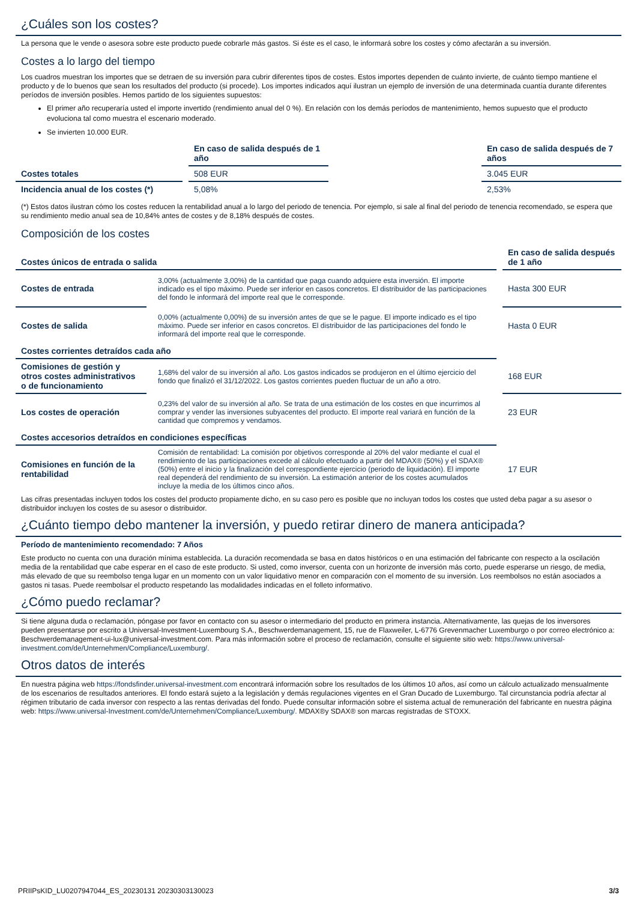¿Cuáles son los costes?
La persona que le vende o asesora sobre este producto puede cobrarle más gastos. Si éste es el caso, le informará sobre los costes y cómo afectarán a su inversión.
Costes a lo largo del tiempo
Los cuadros muestran los importes que se detraen de su inversión para cubrir diferentes tipos de costes. Estos importes dependen de cuánto invierte, de cuánto tiempo mantiene el producto y de lo buenos que sean los resultados del producto (si procede). Los importes indicados aquí ilustran un ejemplo de inversión de una determinada cuantía durante diferentes períodos de inversión posibles. Hemos partido de los siguientes supuestos:
El primer año recuperaría usted el importe invertido (rendimiento anual del 0 %). En relación con los demás períodos de mantenimiento, hemos supuesto que el producto evoluciona tal como muestra el escenario moderado.
Se invierten 10.000 EUR.
| | En caso de salida después de 1 año | | En caso de salida después de 7 años |
| Costes totales | 508 EUR | | 3.045 EUR |
| Incidencia anual de los costes (*) | 5,08% | | 2,53% |
(*) Estos datos ilustran cómo los costes reducen la rentabilidad anual a lo largo del periodo de tenencia. Por ejemplo, si sale al final del periodo de tenencia recomendado, se espera que su rendimiento medio anual sea de 10,84% antes de costes y de 8,18% después de costes.
Composición de los costes
| Costes únicos de entrada o salida | | En caso de salida después de 1 año |
| --- | --- | --- |
| Costes de entrada | 3,00% (actualmente 3,00%) de la cantidad que paga cuando adquiere esta inversión. El importe indicado es el tipo máximo. Puede ser inferior en casos concretos. El distribuidor de las participaciones del fondo le informará del importe real que le corresponde. | Hasta 300 EUR |
| Costes de salida | 0,00% (actualmente 0,00%) de su inversión antes de que se le pague. El importe indicado es el tipo máximo. Puede ser inferior en casos concretos. El distribuidor de las participaciones del fondo le informará del importe real que le corresponde. | Hasta 0 EUR |
| Costes corrientes detraídos cada año | | |
| Comisiones de gestión y otros costes administrativos o de funcionamiento | 1,68% del valor de su inversión al año. Los gastos indicados se produjeron en el último ejercicio del fondo que finalizó el 31/12/2022. Los gastos corrientes pueden fluctuar de un año a otro. | 168 EUR |
| Los costes de operación | 0,23% del valor de su inversión al año. Se trata de una estimación de los costes en que incurrimos al comprar y vender las inversiones subyacentes del producto. El importe real variará en función de la cantidad que compremos y vendamos. | 23 EUR |
| Costes accesorios detraídos en condiciones específicas | | |
| Comisiones en función de la rentabilidad | Comisión de rentabilidad: La comisión por objetivos corresponde al 20% del valor mediante el cual el rendimiento de las participaciones excede al cálculo efectuado a partir del MDAX® (50%) y el SDAX® (50%) entre el inicio y la finalización del correspondiente ejercicio (periodo de liquidación). El importe real dependerá del rendimiento de su inversión. La estimación anterior de los costes acumulados incluye la media de los últimos cinco años. | 17 EUR |
Las cifras presentadas incluyen todos los costes del producto propiamente dicho, en su caso pero es posible que no incluyan todos los costes que usted deba pagar a su asesor o distribuidor incluyen los costes de su asesor o distribuidor.
¿Cuánto tiempo debo mantener la inversión, y puedo retirar dinero de manera anticipada?
Período de mantenimiento recomendado: 7 Años
Este producto no cuenta con una duración mínima establecida. La duración recomendada se basa en datos históricos o en una estimación del fabricante con respecto a la oscilación media de la rentabilidad que cabe esperar en el caso de este producto. Si usted, como inversor, cuenta con un horizonte de inversión más corto, puede esperarse un riesgo, de media, más elevado de que su reembolso tenga lugar en un momento con un valor liquidativo menor en comparación con el momento de su inversión. Los reembolsos no están asociados a gastos ni tasas. Puede reembolsar el producto respetando las modalidades indicadas en el folleto informativo.
¿Cómo puedo reclamar?
Si tiene alguna duda o reclamación, póngase por favor en contacto con su asesor o intermediario del producto en primera instancia. Alternativamente, las quejas de los inversores pueden presentarse por escrito a Universal-Investment-Luxembourg S.A., Beschwerdemanagement, 15, rue de Flaxweiler, L-6776 Grevenmacher Luxemburgo o por correo electrónico a: Beschwerdemanagement-ui-lux@universal-investment.com. Para más información sobre el proceso de reclamación, consulte el siguiente sitio web: https://www.universal-investment.com/de/Unternehmen/Compliance/Luxemburg/.
Otros datos de interés
En nuestra página web https://fondsfinder.universal-investment.com encontrará información sobre los resultados de los últimos 10 años, así como un cálculo actualizado mensualmente de los escenarios de resultados anteriores. El fondo estará sujeto a la legislación y demás regulaciones vigentes en el Gran Ducado de Luxemburgo. Tal circunstancia podría afectar al régimen tributario de cada inversor con respecto a las rentas derivadas del fondo. Puede consultar información sobre el sistema actual de remuneración del fabricante en nuestra página web: https://www.universal-Investment.com/de/Unternehmen/Compliance/Luxemburg/. MDAX®y SDAX® son marcas registradas de STOXX.
PRIIPsKID_LU0207947044_ES_20230131 20230303130023 3/3